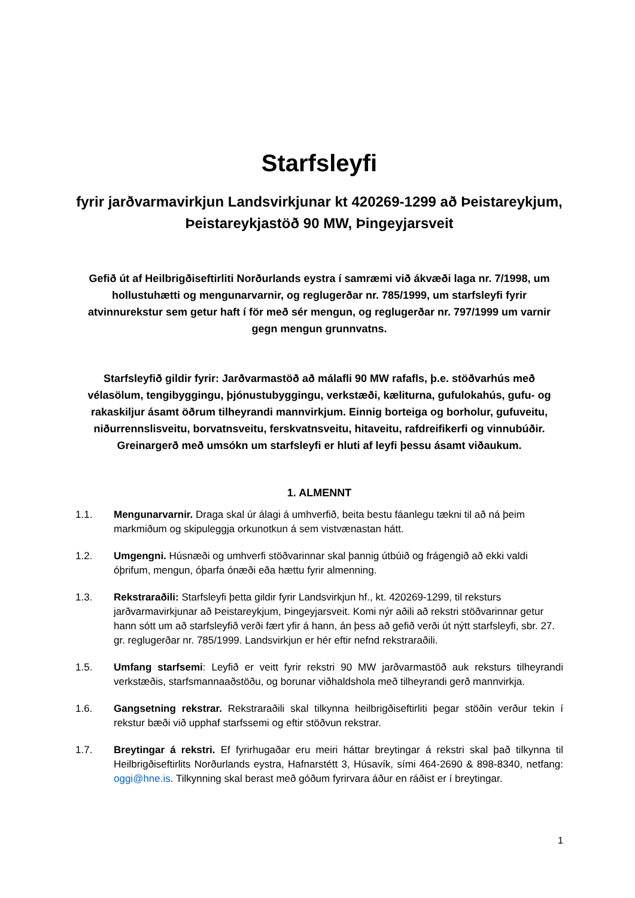Starfsleyfi
fyrir jarðvarmavirkjun Landsvirkjunar kt 420269-1299 að Þeistareykjum, Þeistareykjastöð 90 MW, Þingeyjarsveit
Gefið út af Heilbrigðiseftirliti Norðurlands eystra í samræmi við ákvæði laga nr. 7/1998, um hollustuhætti og mengunarvarnir, og reglugerðar nr. 785/1999, um starfsleyfi fyrir atvinnurekstur sem getur haft í för með sér mengun, og reglugerðar nr. 797/1999 um varnir gegn mengun grunnvatns.
Starfsleyfið gildir fyrir: Jarðvarmastöð að málafli 90 MW rafafls, þ.e. stöðvarhús með vélasölum, tengibyggingu, þjónustubyggingu, verkstæði, kæliturna, gufulokahús, gufu- og rakaskiljur ásamt öðrum tilheyrandi mannvirkjum. Einnig borteiga og borholur, gufuveitu, niðurrennslisveitu, borvatnsveitu, ferskvatnsveitu, hitaveitu, rafdreifikerfi og vinnubúðir. Greinargerð með umsókn um starfsleyfi er hluti af leyfi þessu ásamt viðaukum.
1. ALMENNT
1.1. Mengunarvarnir. Draga skal úr álagi á umhverfið, beita bestu fáanlegu tækni til að ná þeim markmiðum og skipuleggja orkunotkun á sem vistvænastan hátt.
1.2. Umgengni. Húsnæði og umhverfi stöðvarinnar skal þannig útbúið og frágengið að ekki valdi óþrifum, mengun, óþarfa ónæði eða hættu fyrir almenning.
1.3. Rekstraraðili: Starfsleyfi þetta gildir fyrir Landsvirkjun hf., kt. 420269-1299, til reksturs jarðvarmavirkjunar að Þeistareykjum, Þingeyjarsveit. Komi nýr aðili að rekstri stöðvarinnar getur hann sótt um að starfsleyfið verði fært yfir á hann, án þess að gefið verði út nýtt starfsleyfi, sbr. 27. gr. reglugerðar nr. 785/1999. Landsvirkjun er hér eftir nefnd rekstraraðili.
1.5. Umfang starfsemi: Leyfið er veitt fyrir rekstri 90 MW jarðvarmastöð auk reksturs tilheyrandi verkstæðis, starfsmannaaðstöðu, og borunar viðhaldshola með tilheyrandi gerð mannvirkja.
1.6. Gangsetning rekstrar. Rekstraraðili skal tilkynna heilbrigðiseftirliti þegar stöðin verður tekin í rekstur bæði við upphaf starfssemi og eftir stöðvun rekstrar.
1.7. Breytingar á rekstri. Ef fyrirhugaðar eru meiri háttar breytingar á rekstri skal það tilkynna til Heilbrigðiseftirlits Norðurlands eystra, Hafnarstétt 3, Húsavík, sími 464-2690 & 898-8340, netfang: oggi@hne.is. Tilkynning skal berast með góðum fyrirvara áður en ráðist er í breytingar.
1